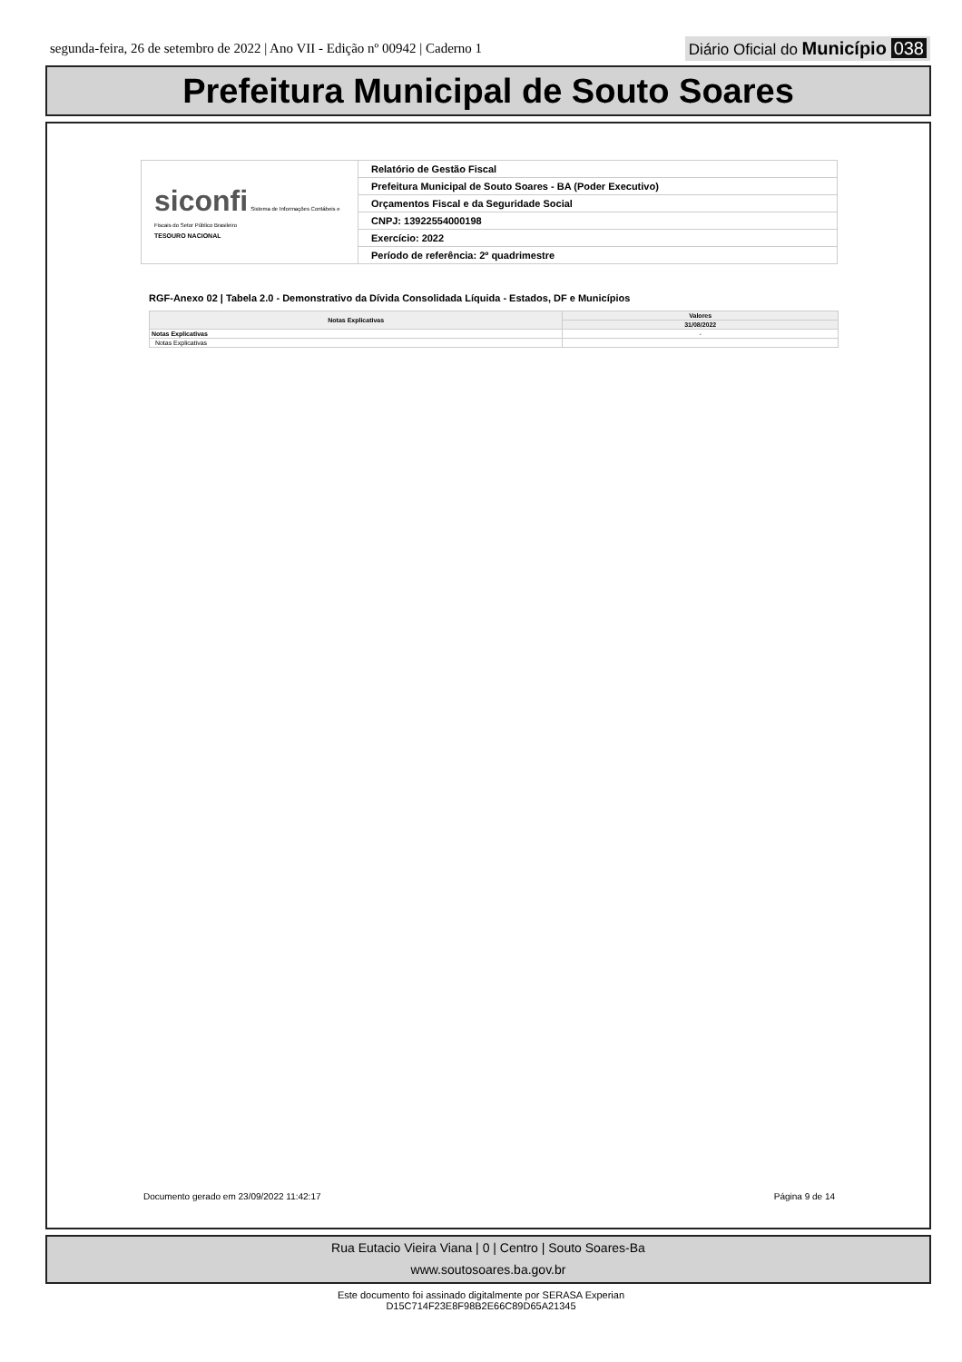segunda-feira, 26 de setembro de 2022 | Ano VII - Edição nº 00942 | Caderno 1
Diário Oficial do Município 038
Prefeitura Municipal de Souto Soares
| siconfi Sistema de Informações Contábeis e Fiscais do Setor Público Brasileiro TESOURO NACIONAL | Relatório de Gestão Fiscal |
| | Prefeitura Municipal de Souto Soares - BA (Poder Executivo) |
| | Orçamentos Fiscal e da Seguridade Social |
| | CNPJ: 13922554000198 |
| | Exercício: 2022 |
| | Período de referência: 2º quadrimestre |
RGF-Anexo 02 | Tabela 2.0 - Demonstrativo da Dívida Consolidada Líquida - Estados, DF e Municípios
| Notas Explicativas | Valores |
| --- | --- |
| | 31/08/2022 |
| Notas Explicativas | - |
| Notas Explicativas | |
Documento gerado em 23/09/2022 11:42:17 Página 9 de 14
Rua Eutacio Vieira Viana | 0 | Centro | Souto Soares-Ba
www.soutosoares.ba.gov.br
Este documento foi assinado digitalmente por SERASA Experian
D15C714F23E8F98B2E66C89D65A21345